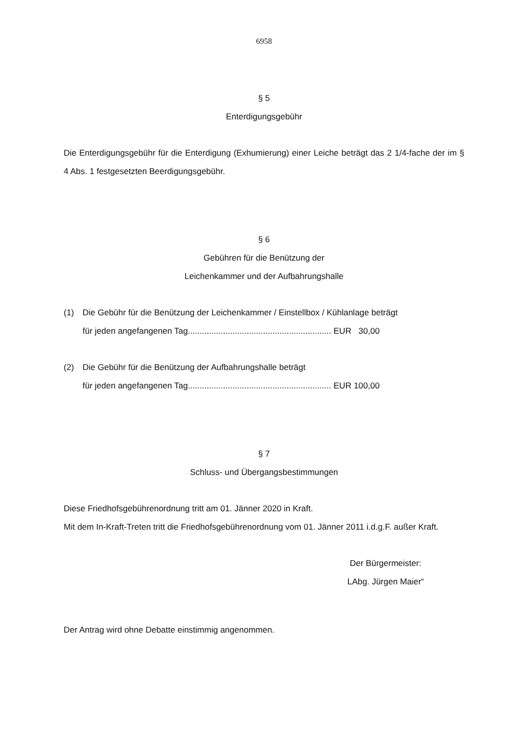6958
§ 5
Enterdigungsgebühr
Die Enterdigungsgebühr für die Enterdigung (Exhumierung) einer Leiche beträgt das 2 1/4-fache der im § 4 Abs. 1 festgesetzten Beerdigungsgebühr.
§ 6
Gebühren für die Benützung der
Leichenkammer und der Aufbahrungshalle
(1) Die Gebühr für die Benützung der Leichenkammer / Einstellbox / Kühlanlage beträgt
für jeden angefangenen Tag............................................................. EUR 30,00
(2) Die Gebühr für die Benützung der Aufbahrungshalle beträgt
für jeden angefangenen Tag............................................................. EUR 100,00
§ 7
Schluss- und Übergangsbestimmungen
Diese Friedhofsgebührenordnung tritt am 01. Jänner 2020 in Kraft.
Mit dem In-Kraft-Treten tritt die Friedhofsgebührenordnung vom 01. Jänner 2011 i.d.g.F. außer Kraft.
Der Bürgermeister:
LAbg. Jürgen Maier“
Der Antrag wird ohne Debatte einstimmig angenommen.